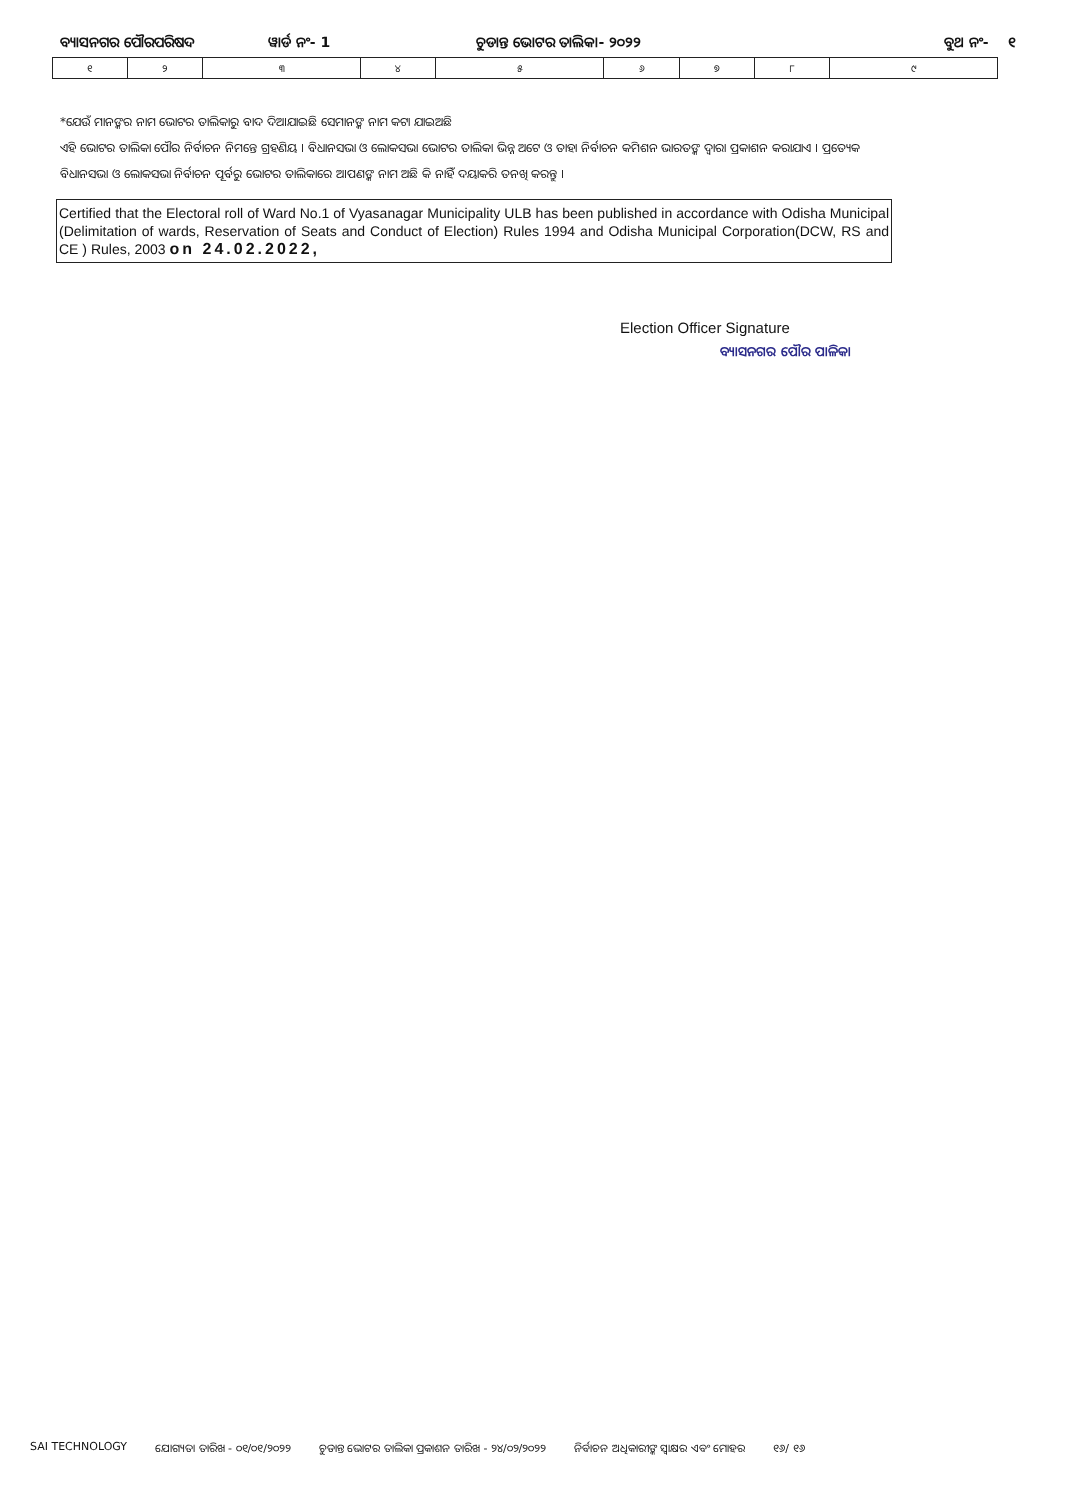ବ୍ୟାସନଗର ପୌରପରିଷଦ ୱାର୍ଡ ନଂ- 1 ଚୁଡାନ୍ତ ଭୋଟର ତାଲିକା- ୨୦୨୨ ବୁଥ ନଂ- ୧
| ୧ | ୨ | ୩ | ୪ | ୫ | ୬ | ୭ | ୮ | ୯ |
*ଯେଉଁ ମାନଙ୍କର ନାମ ଭୋଟର ତାଲିକାରୁ ବାଦ ଦିଆଯାଇଛି ସେମାନଙ୍କ ନାମ କଟା ଯାଇଅଛି
ଏହି ଭୋଟର ତାଲିକା ପୌର ନିର୍ବାଚନ ନିମନ୍ତେ ଗ୍ରହଣିୟ । ବିଧାନସଭା ଓ ଲୋକସଭା ଭୋଟର ତାଲିକା ଭିନ୍ନ ଅଟେ ଓ ତାହା ନିର୍ବାଚନ କମିଶନ ଭାରତଙ୍କ ଦ୍ୱାରା ପ୍ରକାଶନ କରାଯାଏ । ପ୍ରତ୍ୟେକ ବିଧାନସଭା ଓ ଲୋକସଭା ନିର୍ବାଚନ ପୂର୍ବରୁ ଭୋଟର ତାଲିକାରେ ଆପଣଙ୍କ ନାମ ଅଛି କି ନାହିଁ ଦୟାକରି ତନଖି କରନ୍ତୁ ।
Certified that the Electoral roll of Ward No.1 of Vyasanagar Municipality ULB has been published in accordance with Odisha Municipal (Delimitation of wards, Reservation of Seats and Conduct of Election) Rules 1994 and Odisha Municipal Corporation(DCW, RS and CE ) Rules, 2003 on 24.02.2022,
Election Officer Signature
ବ୍ୟାସନଗର ପୌର ପାଳିକା
SAI TECHNOLOGY ଯୋଗ୍ୟତା ତାରିଖ - ୦୧/୦୧/୨୦୨୨ ଚୁଡାନ୍ତ ଭୋଟର ତାଲିକା ପ୍ରକାଶନ ତାରିଖ - ୨୪/୦୨/୨୦୨୨ ନିର୍ବାଚନ ଅଧିକାରୀଙ୍କ ସ୍ୱାକ୍ଷର ଏବଂ ମୋହର ୧୬/ ୧୬